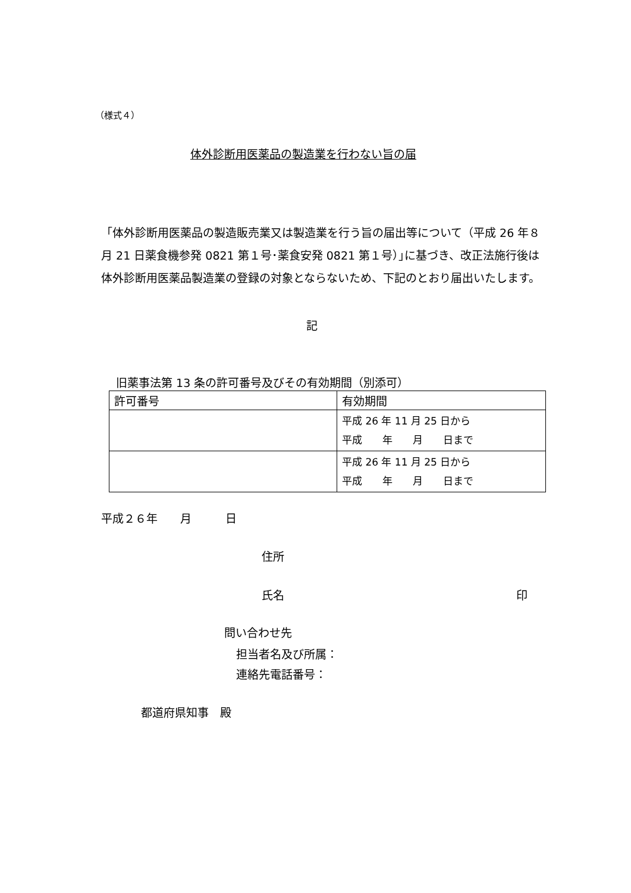（様式４）
体外診断用医薬品の製造業を行わない旨の届
「体外診断用医薬品の製造販売業又は製造業を行う旨の届出等について（平成 26 年８月 21 日薬食機参発 0821 第１号･薬食安発 0821 第１号）｣に基づき、改正法施行後は体外診断用医薬品製造業の登録の対象とならないため、下記のとおり届出いたします。
記
旧薬事法第 13 条の許可番号及びその有効期間（別添可）
| 許可番号 | 有効期間 |
| --- | --- |
| | 平成 26 年 11 月 25 日から 平成 年 月 日まで |
| | 平成 26 年 11 月 25 日から 平成 年 月 日まで |
平成２６年　　月　　　日
住所
氏名 印
問い合わせ先
担当者名及び所属：
連絡先電話番号：
都道府県知事　殿